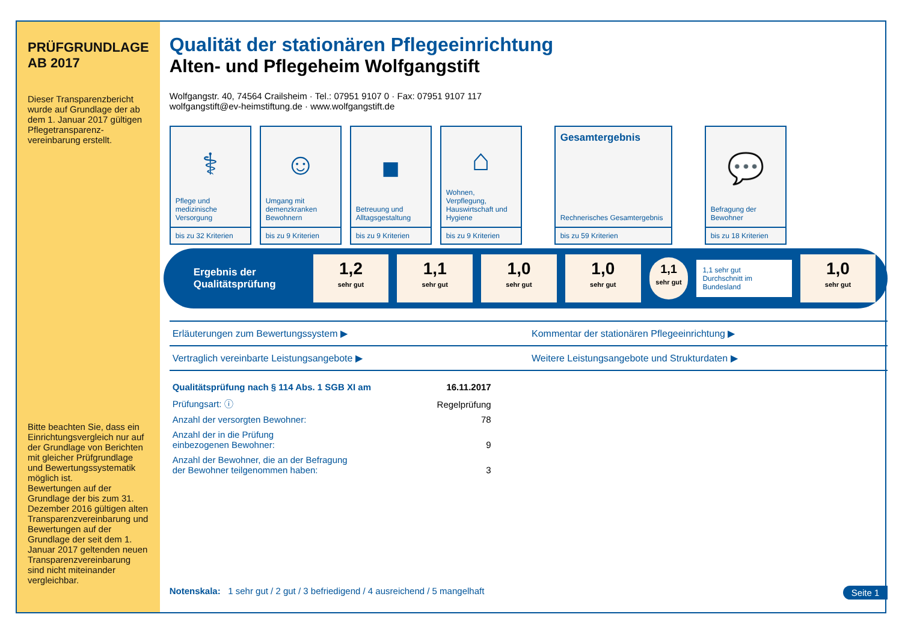PRÜFGRUNDLAGE
AB 2017
Dieser Transparenzbericht wurde auf Grundlage der ab dem 1. Januar 2017 gültigen Pflegetransparenz­vereinbarung erstellt.
Bitte beachten Sie, dass ein Einrichtungsvergleich nur auf der Grundlage von Berichten mit gleicher Prüfgrundlage und Bewertungssystematik möglich ist.
Bewertungen auf der Grundlage der bis zum 31. Dezember 2016 gültigen alten Transparenzvereinbarung und Bewertungen auf der Grundlage der seit dem 1. Januar 2017 geltenden neuen Transparenzvereinbarung sind nicht miteinander vergleichbar.
Qualität der stationären Pflegeeinrichtung
Alten- und Pflegeheim Wolfgangstift
Wolfgangstr. 40, 74564 Crailsheim · Tel.: 07951 9107 0 · Fax: 07951 9107 117
wolfgangstift@ev-heimstiftung.de · www.wolfgangstift.de
⚕
Pflege und medizinische Versorgung
bis zu 32 Kriterien
☺
Umgang mit demenzkranken Bewohnern
bis zu 9 Kriterien
■
Betreuung und Alltagsgestaltung
bis zu 9 Kriterien
⌂
Wohnen, Verpflegung, Hauswirtschaft und Hygiene
bis zu 9 Kriterien
Gesamtergebnis
Rechnerisches Gesamtergebnis
bis zu 59 Kriterien
💬
Befragung der Bewohner
bis zu 18 Kriterien
Ergebnis der Qualitätsprüfung
1,2
sehr gut
1,1
sehr gut
1,0
sehr gut
1,0
sehr gut
1,1
sehr gut
1,1 sehr gut
Durchschnitt im Bundesland
1,0
sehr gut
Erläuterungen zum Bewertungssystem ▶
Kommentar der stationären Pflegeeinrichtung ▶
Vertraglich vereinbarte Leistungsangebote ▶
Weitere Leistungsangebote und Strukturdaten ▶
| Qualitätsprüfung nach § 114 Abs. 1 SGB XI am | 16.11.2017 |
| Prüfungsart: ⓘ | Regelprüfung |
| Anzahl der versorgten Bewohner: | 78 |
| Anzahl der in die Prüfung einbezogenen Bewohner: | 9 |
| Anzahl der Bewohner, die an der Befragung der Bewohner teilgenommen haben: | 3 |
Notenskala: 1 sehr gut / 2 gut / 3 befriedigend / 4 ausreichend / 5 mangelhaft Seite 1